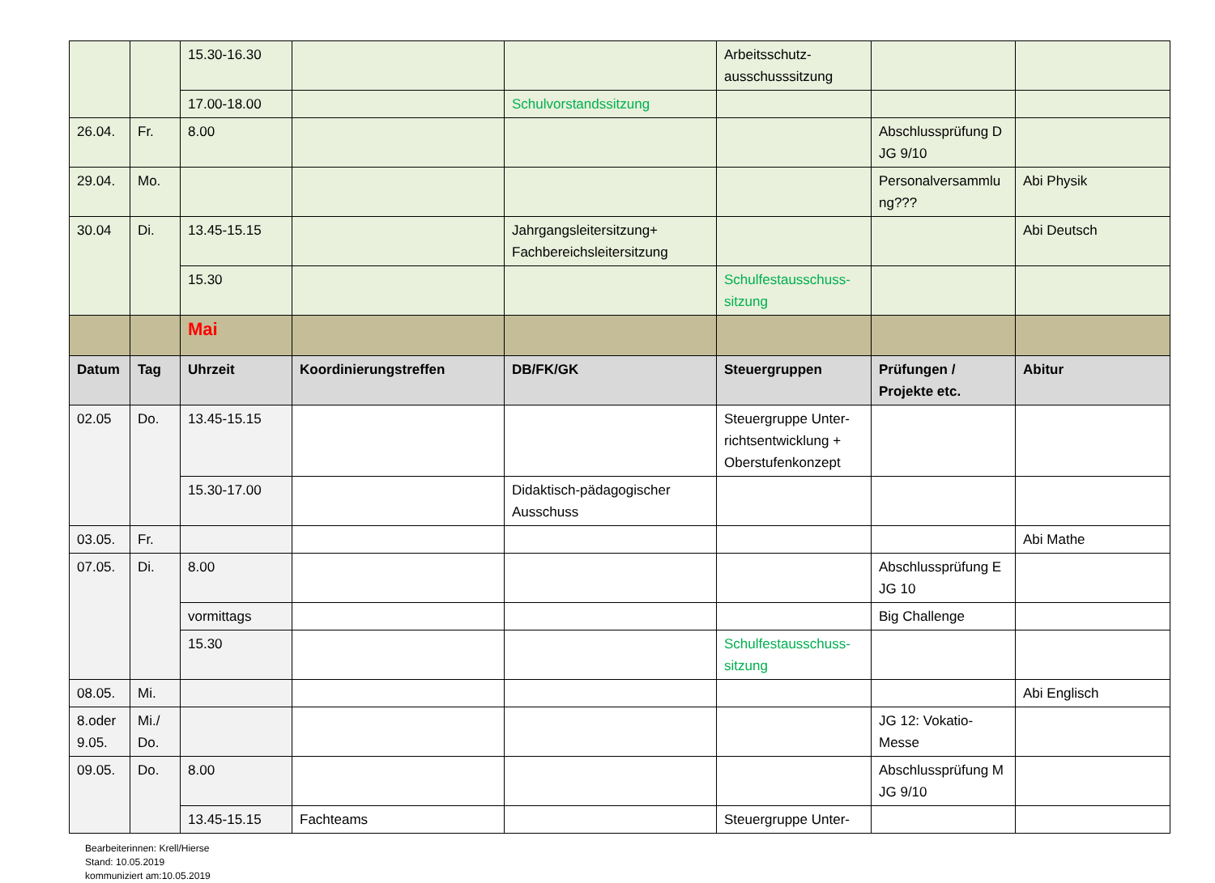| | | 15.30-16.30 | | | Arbeitsschutz- ausschusssitzung | | |
| | | 17.00-18.00 | | Schulvorstandssitzung | | | |
| 26.04. | Fr. | 8.00 | | | | Abschlussprüfung D JG 9/10 | |
| 29.04. | Mo. | | | | | Personalversammlu ng??? | Abi Physik |
| 30.04 | Di. | 13.45-15.15 | | Jahrgangsleitersitzung+ Fachbereichsleitersitzung | | | Abi Deutsch |
| | | 15.30 | | | Schulfestausschuss- sitzung | | |
| | | Mai | | | | | |
| Datum | Tag | Uhrzeit | Koordinierungstreffen | DB/FK/GK | Steuergruppen | Prüfungen / Projekte etc. | Abitur |
| 02.05 | Do. | 13.45-15.15 | | | Steuergruppe Unter-richtsentwicklung + Oberstufenkonzept | | |
| | | 15.30-17.00 | | Didaktisch-pädagogischer Ausschuss | | | |
| 03.05. | Fr. | | | | | | Abi Mathe |
| 07.05. | Di. | 8.00 | | | | Abschlussprüfung E JG 10 | |
| | | vormittags | | | | Big Challenge | |
| | | 15.30 | | | Schulfestausschuss- sitzung | | |
| 08.05. | Mi. | | | | | | Abi Englisch |
| 8.oder 9.05. | Mi./ Do. | | | | | JG 12: Vokatio-Messe | |
| 09.05. | Do. | 8.00 | | | | Abschlussprüfung M JG 9/10 | |
| | | 13.45-15.15 | Fachteams | | Steuergruppe Unter- | | |
Bearbeiterinnen: Krell/Hierse
Stand: 10.05.2019
kommuniziert am:10.05.2019